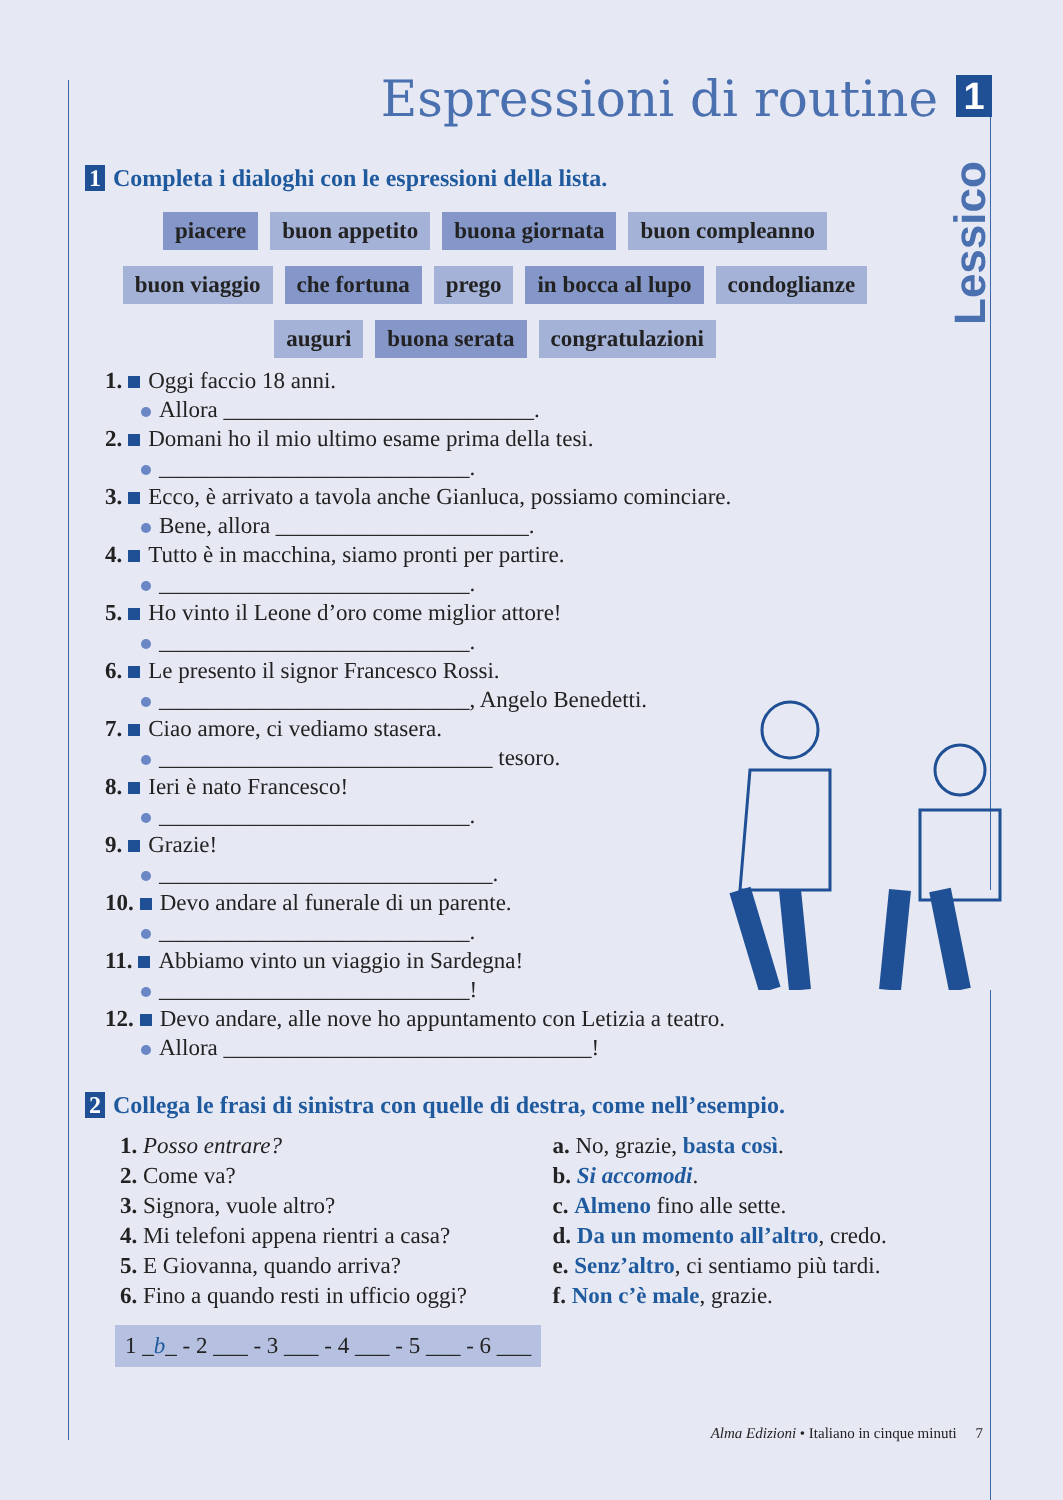Espressioni di routine 1
Lessico
1 Completa i dialoghi con le espressioni della lista.
piacere buon appetito buona giornata buon compleanno
buon viaggio che fortuna prego in bocca al lupo condoglianze
auguri buona serata congratulazioni
1. Oggi faccio 18 anni.
Allora ___________________________.
2. Domani ho il mio ultimo esame prima della tesi.
___________________________.
3. Ecco, è arrivato a tavola anche Gianluca, possiamo cominciare.
Bene, allora ______________________.
4. Tutto è in macchina, siamo pronti per partire.
___________________________.
5. Ho vinto il Leone d’oro come miglior attore!
___________________________.
6. Le presento il signor Francesco Rossi.
___________________________, Angelo Benedetti.
7. Ciao amore, ci vediamo stasera.
_____________________________ tesoro.
8. Ieri è nato Francesco!
___________________________.
9. Grazie!
_____________________________.
10. Devo andare al funerale di un parente.
___________________________.
11. Abbiamo vinto un viaggio in Sardegna!
___________________________!
12. Devo andare, alle nove ho appuntamento con Letizia a teatro.
Allora ________________________________!
2 Collega le frasi di sinistra con quelle di destra, come nell’esempio.
1. Posso entrare?
2. Come va?
3. Signora, vuole altro?
4. Mi telefoni appena rientri a casa?
5. E Giovanna, quando arriva?
6. Fino a quando resti in ufficio oggi?
a. No, grazie, basta così.
b. Si accomodi.
c. Almeno fino alle sette.
d. Da un momento all’altro, credo.
e. Senz’altro, ci sentiamo più tardi.
f. Non c’è male, grazie.
1 _b_ - 2 ___ - 3 ___ - 4 ___ - 5 ___ - 6 ___
Alma Edizioni • Italiano in cinque minuti 7